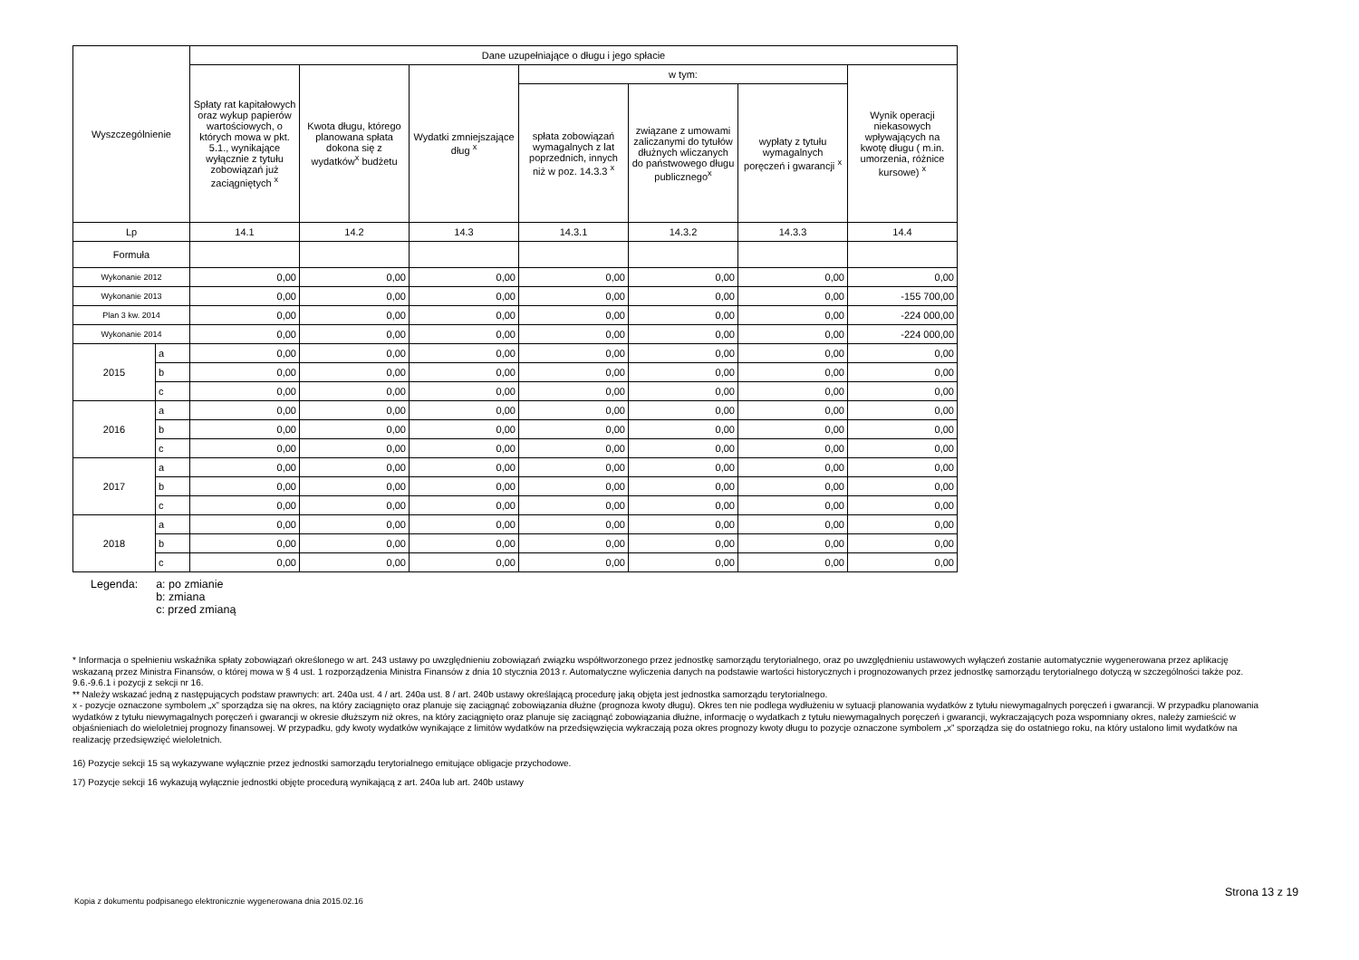| Wyszczególnienie | | Dane uzupełniające o długu i jego spłacie | | | | | | |
| --- | --- | --- | --- | --- | --- | --- | --- | --- |
| | | Spłaty rat kapitałowych oraz wykup papierów wartościowych, o których mowa w pkt. 5.1., wynikające wyłącznie z tytułu zobowiązań już zaciągniętych <sup>x</sup> | Kwota długu, którego planowana spłata dokona się z wydatków<sup>x</sup> budżetu | Wydatki zmniejszające dług <sup>x</sup> | w tym: | | | Wynik operacji niekasowych wpływających na kwotę długu ( m.in. umorzenia, różnice kursowe) <sup>x</sup> |
| | | | | | spłata zobowiązań wymagalnych z lat poprzednich, innych niż w poz. 14.3.3 <sup>x</sup> | związane z umowami zaliczanymi do tytułów dłużnych wliczanych do państwowego długu publicznego<sup>x</sup> | wypłaty z tytułu wymagalnych poręczeń i gwarancji <sup>x</sup> | |
| Lp | | 14.1 | 14.2 | 14.3 | 14.3.1 | 14.3.2 | 14.3.3 | 14.4 |
| Formuła | | | | | | | | |
| Wykonanie 2012 | | 0,00 | 0,00 | 0,00 | 0,00 | 0,00 | 0,00 | 0,00 |
| Wykonanie 2013 | | 0,00 | 0,00 | 0,00 | 0,00 | 0,00 | 0,00 | -155 700,00 |
| Plan 3 kw. 2014 | | 0,00 | 0,00 | 0,00 | 0,00 | 0,00 | 0,00 | -224 000,00 |
| Wykonanie 2014 | | 0,00 | 0,00 | 0,00 | 0,00 | 0,00 | 0,00 | -224 000,00 |
| 2015 | a | 0,00 | 0,00 | 0,00 | 0,00 | 0,00 | 0,00 | 0,00 |
| | b | 0,00 | 0,00 | 0,00 | 0,00 | 0,00 | 0,00 | 0,00 |
| | c | 0,00 | 0,00 | 0,00 | 0,00 | 0,00 | 0,00 | 0,00 |
| 2016 | a | 0,00 | 0,00 | 0,00 | 0,00 | 0,00 | 0,00 | 0,00 |
| | b | 0,00 | 0,00 | 0,00 | 0,00 | 0,00 | 0,00 | 0,00 |
| | c | 0,00 | 0,00 | 0,00 | 0,00 | 0,00 | 0,00 | 0,00 |
| 2017 | a | 0,00 | 0,00 | 0,00 | 0,00 | 0,00 | 0,00 | 0,00 |
| | b | 0,00 | 0,00 | 0,00 | 0,00 | 0,00 | 0,00 | 0,00 |
| | c | 0,00 | 0,00 | 0,00 | 0,00 | 0,00 | 0,00 | 0,00 |
| 2018 | a | 0,00 | 0,00 | 0,00 | 0,00 | 0,00 | 0,00 | 0,00 |
| | b | 0,00 | 0,00 | 0,00 | 0,00 | 0,00 | 0,00 | 0,00 |
| | c | 0,00 | 0,00 | 0,00 | 0,00 | 0,00 | 0,00 | 0,00 |
Legenda: a: po zmianie
b: zmiana
c: przed zmianą
* Informacja o spełnieniu wskaźnika spłaty zobowiązań określonego w art. 243 ustawy po uwzględnieniu zobowiązań związku współtworzonego przez jednostkę samorządu terytorialnego, oraz po uwzględnieniu ustawowych wyłączeń zostanie automatycznie wygenerowana przez aplikację wskazaną przez Ministra Finansów, o której mowa w § 4 ust. 1 rozporządzenia Ministra Finansów z dnia 10 stycznia 2013 r. Automatyczne wyliczenia danych na podstawie wartości historycznych i prognozowanych przez jednostkę samorządu terytorialnego dotyczą w szczególności także poz. 9.6.-9.6.1 i pozycji z sekcji nr 16.
** Należy wskazać jedną z następujących podstaw prawnych: art. 240a ust. 4 / art. 240a ust. 8 / art. 240b ustawy określającą procedurę jaką objęta jest jednostka samorządu terytorialnego.
x - pozycje oznaczone symbolem „x” sporządza się na okres, na który zaciągnięto oraz planuje się zaciągnąć zobowiązania dłużne (prognoza kwoty długu). Okres ten nie podlega wydłużeniu w sytuacji planowania wydatków z tytułu niewymagalnych poręczeń i gwarancji. W przypadku planowania wydatków z tytułu niewymagalnych poręczeń i gwarancji w okresie dłuższym niż okres, na który zaciągnięto oraz planuje się zaciągnąć zobowiązania dłużne, informację o wydatkach z tytułu niewymagalnych poręczeń i gwarancji, wykraczających poza wspomniany okres, należy zamieścić w objaśnieniach do wieloletniej prognozy finansowej. W przypadku, gdy kwoty wydatków wynikające z limitów wydatków na przedsięwzięcia wykraczają poza okres prognozy kwoty długu to pozycje oznaczone symbolem „x” sporządza się do ostatniego roku, na który ustalono limit wydatków na realizację przedsięwzięć wieloletnich.
16) Pozycje sekcji 15 są wykazywane wyłącznie przez jednostki samorządu terytorialnego emitujące obligacje przychodowe.
17) Pozycje sekcji 16 wykazują wyłącznie jednostki objęte procedurą wynikającą z art. 240a lub art. 240b ustawy
Strona 13 z 19
Kopia z dokumentu podpisanego elektronicznie wygenerowana dnia 2015.02.16